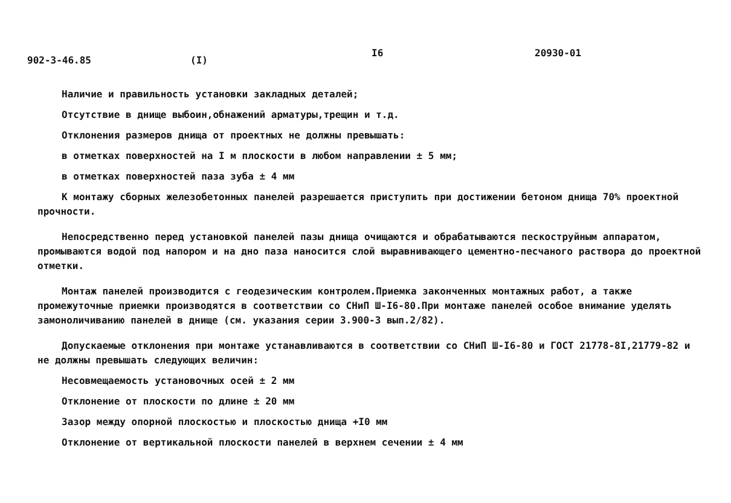902-3-46.85 (I) I6 20930-01
Наличие и правильность установки закладных деталей;
Отсутствие в днище выбоин,обнажений арматуры,трещин и т.д.
Отклонения размеров днища от проектных не должны превышать:
в отметках поверхностей на I м плоскости в любом направлении ± 5 мм;
в отметках поверхностей паза зуба ± 4 мм
К монтажу сборных железобетонных панелей разрешается приступить при достижении бетоном днища 70% проектной прочности.
Непосредственно перед установкой панелей пазы днища очищаются и обрабатываются пескоструйным аппаратом, промываются водой под напором и на дно паза наносится слой выравнивающего цементно-песчаного раствора до проектной отметки.
Монтаж панелей производится с геодезическим контролем.Приемка законченных монтажных работ, а также промежуточные приемки производятся в соответствии со СНиП Ш-I6-80.При монтаже панелей особое внимание уделять замоноличиванию панелей в днище (см. указания серии 3.900-3 вып.2/82).
Допускаемые отклонения при монтаже устанавливаются в соответствии со СНиП Ш-I6-80 и ГОСТ 21778-8I,21779-82 и не должны превышать следующих величин:
Несовмещаемость установочных осей ± 2 мм
Отклонение от плоскости по длине ± 20 мм
Зазор между опорной плоскостью и плоскостью днища +I0 мм
Отклонение от вертикальной плоскости панелей в верхнем сечении ± 4 мм